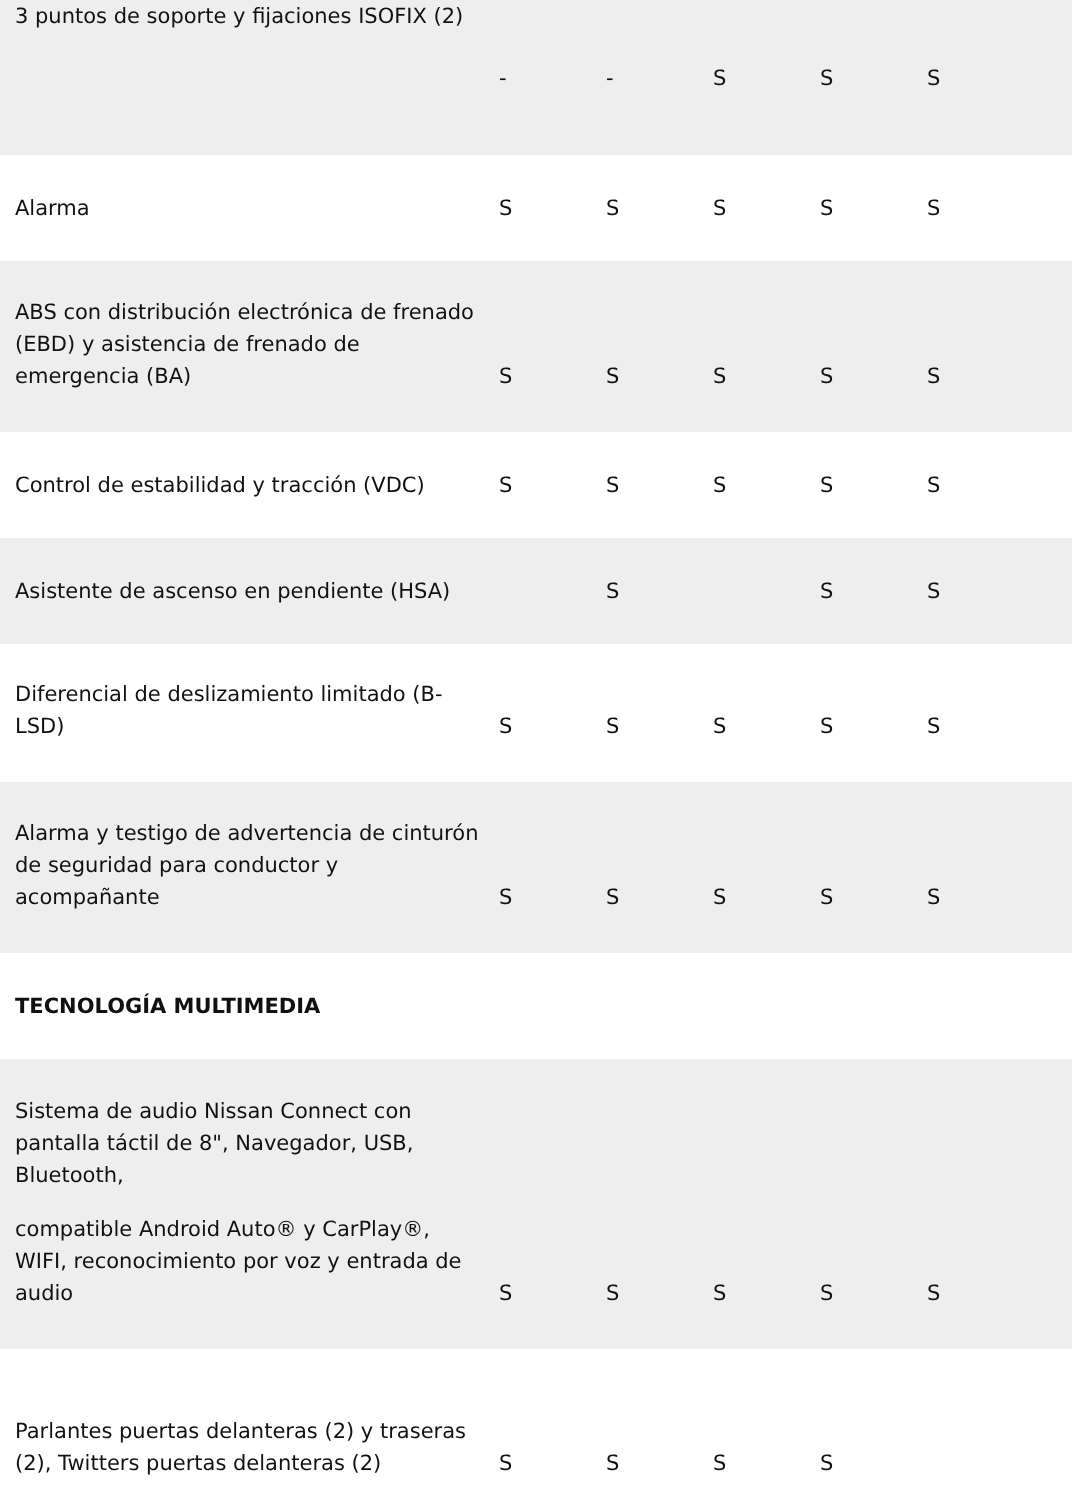| 3 puntos de soporte y fijaciones ISOFIX (2) | - | - | S | S | S | |
| Alarma | S | S | S | S | S | |
| ABS con distribución electrónica de frenado (EBD) y asistencia de frenado de emergencia (BA) | S | S | S | S | S | |
| Control de estabilidad y tracción (VDC) | S | S | S | S | S | |
| Asistente de ascenso en pendiente (HSA) | | S | | S | S | |
| Diferencial de deslizamiento limitado (B-LSD) | S | S | S | S | S | |
| Alarma y testigo de advertencia de cinturón de seguridad para conductor y acompañante | S | S | S | S | S | |
| TECNOLOGÍA MULTIMEDIA | | | | | | |
| Sistema de audio Nissan Connect con pantalla táctil de 8", Navegador, USB, Bluetooth, compatible Android Auto® y CarPlay®, WIFI, reconocimiento por voz y entrada de audio | S | S | S | S | S | |
| Parlantes puertas delanteras (2) y traseras (2), Twitters puertas delanteras (2) | S | S | S | S | | |